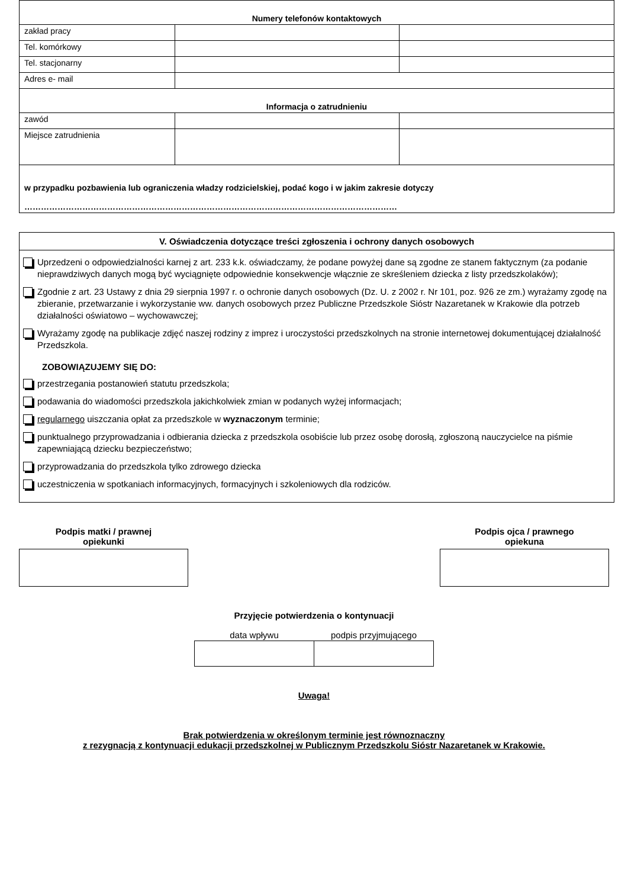| Numery telefonów kontaktowych | | |
| zakład pracy | | |
| Tel. komórkowy | | |
| Tel. stacjonarny | | |
| Adres e- mail | | |
| Informacja o zatrudnieniu | | |
| zawód | | |
| Miejsce zatrudnienia | | |
| w przypadku pozbawienia lub ograniczenia władzy rodzicielskiej, podać kogo i w jakim zakresie dotyczy ……………………………………………………………………………………………………………………… | | |
V. Oświadczenia dotyczące treści zgłoszenia i ochrony danych osobowych
Uprzedzeni o odpowiedzialności karnej z art. 233 k.k. oświadczamy, że podane powyżej dane są zgodne ze stanem faktycznym (za podanie nieprawdziwych danych mogą być wyciągnięte odpowiednie konsekwencje włącznie ze skreśleniem dziecka z listy przedszkolaków);
Zgodnie z art. 23 Ustawy z dnia 29 sierpnia 1997 r. o ochronie danych osobowych (Dz. U. z 2002 r. Nr 101, poz. 926 ze zm.) wyrażamy zgodę na zbieranie, przetwarzanie i wykorzystanie ww. danych osobowych przez Publiczne Przedszkole Sióstr Nazaretanek w Krakowie dla potrzeb działalności oświatowo – wychowawczej;
Wyrażamy zgodę na publikacje zdjęć naszej rodziny z imprez i uroczystości przedszkolnych na stronie internetowej dokumentującej działalność Przedszkola.
ZOBOWIĄZUJEMY SIĘ DO:
przestrzegania postanowień statutu przedszkola;
podawania do wiadomości przedszkola jakichkolwiek zmian w podanych wyżej informacjach;
regularnego uiszczania opłat za przedszkole w wyznaczonym terminie;
punktualnego przyprowadzania i odbierania dziecka z przedszkola osobiście lub przez osobę dorosłą, zgłoszoną nauczycielce na piśmie zapewniającą dziecku bezpieczeństwo;
przyprowadzania do przedszkola tylko zdrowego dziecka
uczestniczenia w spotkaniach informacyjnych, formacyjnych i szkoleniowych dla rodziców.
Podpis matki / prawnej
opiekunki
Podpis ojca / prawnego
opiekuna
Przyjęcie potwierdzenia o kontynuacji
| data wpływu | podpis przyjmującego |
Uwaga!
Brak potwierdzenia w określonym terminie jest równoznaczny
z rezygnacją z kontynuacji edukacji przedszkolnej w Publicznym Przedszkolu Sióstr Nazaretanek w Krakowie.